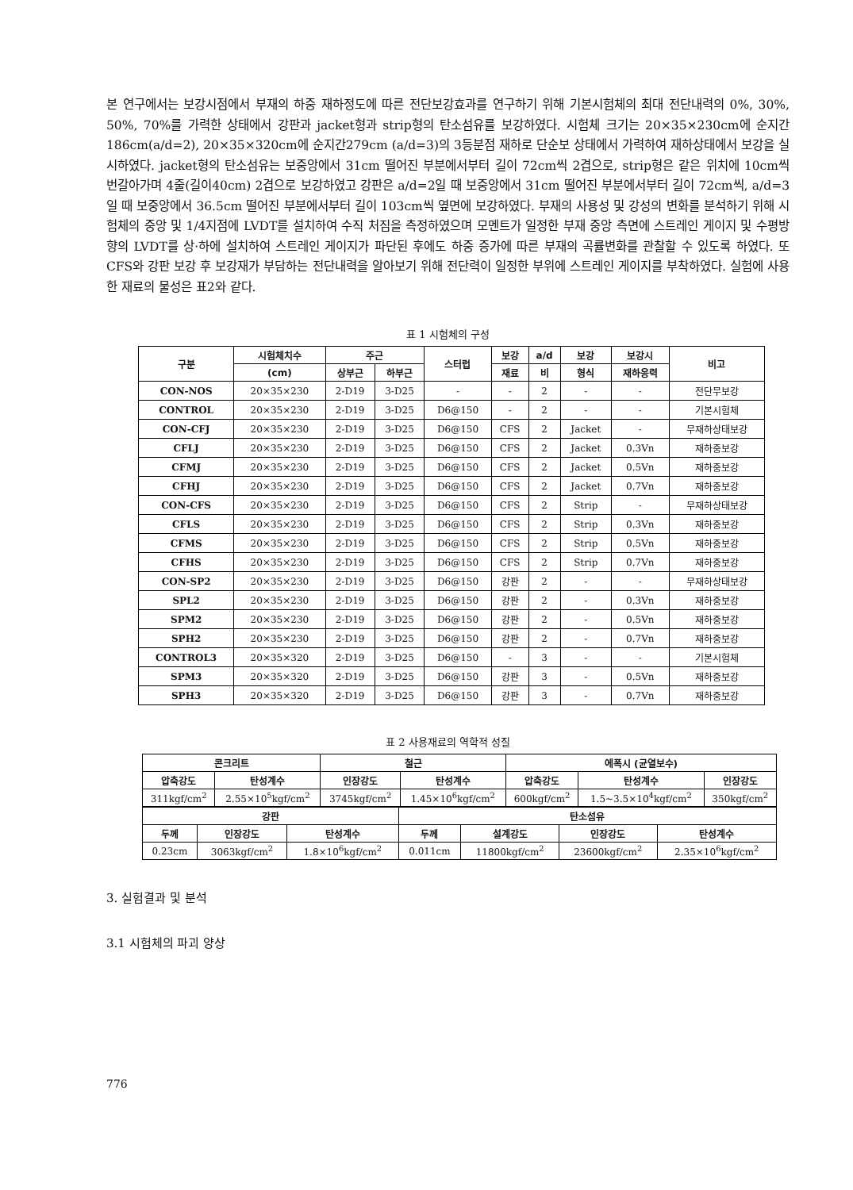본 연구에서는 보강시점에서 부재의 하중 재하정도에 따른 전단보강효과를 연구하기 위해 기본시험체의 최대 전단내력의 0%, 30%, 50%, 70%를 가력한 상태에서 강판과 jacket형과 strip형의 탄소섬유를 보강하였다. 시험체 크기는 20×35×230cm에 순지간186cm(a/d=2), 20×35×320cm에 순지간279cm (a/d=3)의 3등분점 재하로 단순보 상태에서 가력하여 재하상태에서 보강을 실시하였다. jacket형의 탄소섬유는 보중앙에서 31cm 떨어진 부분에서부터 길이 72cm씩 2겹으로, strip형은 같은 위치에 10cm씩 번갈아가며 4줄(길이40cm) 2겹으로 보강하였고 강판은 a/d=2일 때 보중앙에서 31cm 떨어진 부분에서부터 길이 72cm씩, a/d=3일 때 보중앙에서 36.5cm 떨어진 부분에서부터 길이 103cm씩 옆면에 보강하였다. 부재의 사용성 및 강성의 변화를 분석하기 위해 시험체의 중앙 및 1/4지점에 LVDT를 설치하여 수직 처짐을 측정하였으며 모멘트가 일정한 부재 중앙 측면에 스트레인 게이지 및 수평방향의 LVDT를 상·하에 설치하여 스트레인 게이지가 파단된 후에도 하중 증가에 따른 부재의 곡률변화를 관찰할 수 있도록 하였다. 또 CFS와 강판 보강 후 보강재가 부담하는 전단내력을 알아보기 위해 전단력이 일정한 부위에 스트레인 게이지를 부착하였다. 실험에 사용한 재료의 물성은 표2와 같다.
표 1 시험체의 구성
| 구분 | 시험체치수 | 주근 | | 스터럽 | 보강 | a/d | 보강 | 보강시 | 비고 |
| --- | --- | --- | --- | --- | --- | --- | --- | --- | --- |
| | (cm) | 상부근 | 하부근 | | 재료 | 비 | 형식 | 재하응력 | |
| CON-NOS | 20×35×230 | 2-D19 | 3-D25 | - | - | 2 | - | - | 전단무보강 |
| CONTROL | 20×35×230 | 2-D19 | 3-D25 | D6@150 | - | 2 | - | - | 기본시험체 |
| CON-CFJ | 20×35×230 | 2-D19 | 3-D25 | D6@150 | CFS | 2 | Jacket | - | 무재하상태보강 |
| CFLJ | 20×35×230 | 2-D19 | 3-D25 | D6@150 | CFS | 2 | Jacket | 0.3Vn | 재하중보강 |
| CFMJ | 20×35×230 | 2-D19 | 3-D25 | D6@150 | CFS | 2 | Jacket | 0.5Vn | 재하중보강 |
| CFHJ | 20×35×230 | 2-D19 | 3-D25 | D6@150 | CFS | 2 | Jacket | 0.7Vn | 재하중보강 |
| CON-CFS | 20×35×230 | 2-D19 | 3-D25 | D6@150 | CFS | 2 | Strip | - | 무재하상태보강 |
| CFLS | 20×35×230 | 2-D19 | 3-D25 | D6@150 | CFS | 2 | Strip | 0.3Vn | 재하중보강 |
| CFMS | 20×35×230 | 2-D19 | 3-D25 | D6@150 | CFS | 2 | Strip | 0.5Vn | 재하중보강 |
| CFHS | 20×35×230 | 2-D19 | 3-D25 | D6@150 | CFS | 2 | Strip | 0.7Vn | 재하중보강 |
| CON-SP2 | 20×35×230 | 2-D19 | 3-D25 | D6@150 | 강판 | 2 | - | - | 무재하상태보강 |
| SPL2 | 20×35×230 | 2-D19 | 3-D25 | D6@150 | 강판 | 2 | - | 0.3Vn | 재하중보강 |
| SPM2 | 20×35×230 | 2-D19 | 3-D25 | D6@150 | 강판 | 2 | - | 0.5Vn | 재하중보강 |
| SPH2 | 20×35×230 | 2-D19 | 3-D25 | D6@150 | 강판 | 2 | - | 0.7Vn | 재하중보강 |
| CONTROL3 | 20×35×320 | 2-D19 | 3-D25 | D6@150 | - | 3 | - | - | 기본시험체 |
| SPM3 | 20×35×320 | 2-D19 | 3-D25 | D6@150 | 강판 | 3 | - | 0.5Vn | 재하중보강 |
| SPH3 | 20×35×320 | 2-D19 | 3-D25 | D6@150 | 강판 | 3 | - | 0.7Vn | 재하중보강 |
표 2 사용재료의 역학적 성질
| 콘크리트 | | 철근 | | 에폭시 (균열보수) | | |
| --- | --- | --- | --- | --- | --- | --- |
| 압축강도 | 탄성계수 | 인장강도 | 탄성계수 | 압축강도 | 탄성계수 | 인장강도 |
| 311kgf/cm<sup>2</sup> | 2.55×10<sup>5</sup>kgf/cm<sup>2</sup> | 3745kgf/cm<sup>2</sup> | 1.45×10<sup>6</sup>kgf/cm<sup>2</sup> | 600kgf/cm<sup>2</sup> | 1.5~3.5×10<sup>4</sup>kgf/cm<sup>2</sup> | 350kgf/cm<sup>2</sup> |
| 강판 | | | 탄소섬유 | | | |
| --- | --- | --- | --- | --- | --- | --- |
| 두께 | 인장강도 | 탄성계수 | 두께 | 설계강도 | 인장강도 | 탄성계수 |
| 0.23cm | 3063kgf/cm<sup>2</sup> | 1.8×10<sup>6</sup>kgf/cm<sup>2</sup> | 0.011cm | 11800kgf/cm<sup>2</sup> | 23600kgf/cm<sup>2</sup> | 2.35×10<sup>6</sup>kgf/cm<sup>2</sup> |
3. 실험결과 및 분석
3.1 시험체의 파괴 양상
776